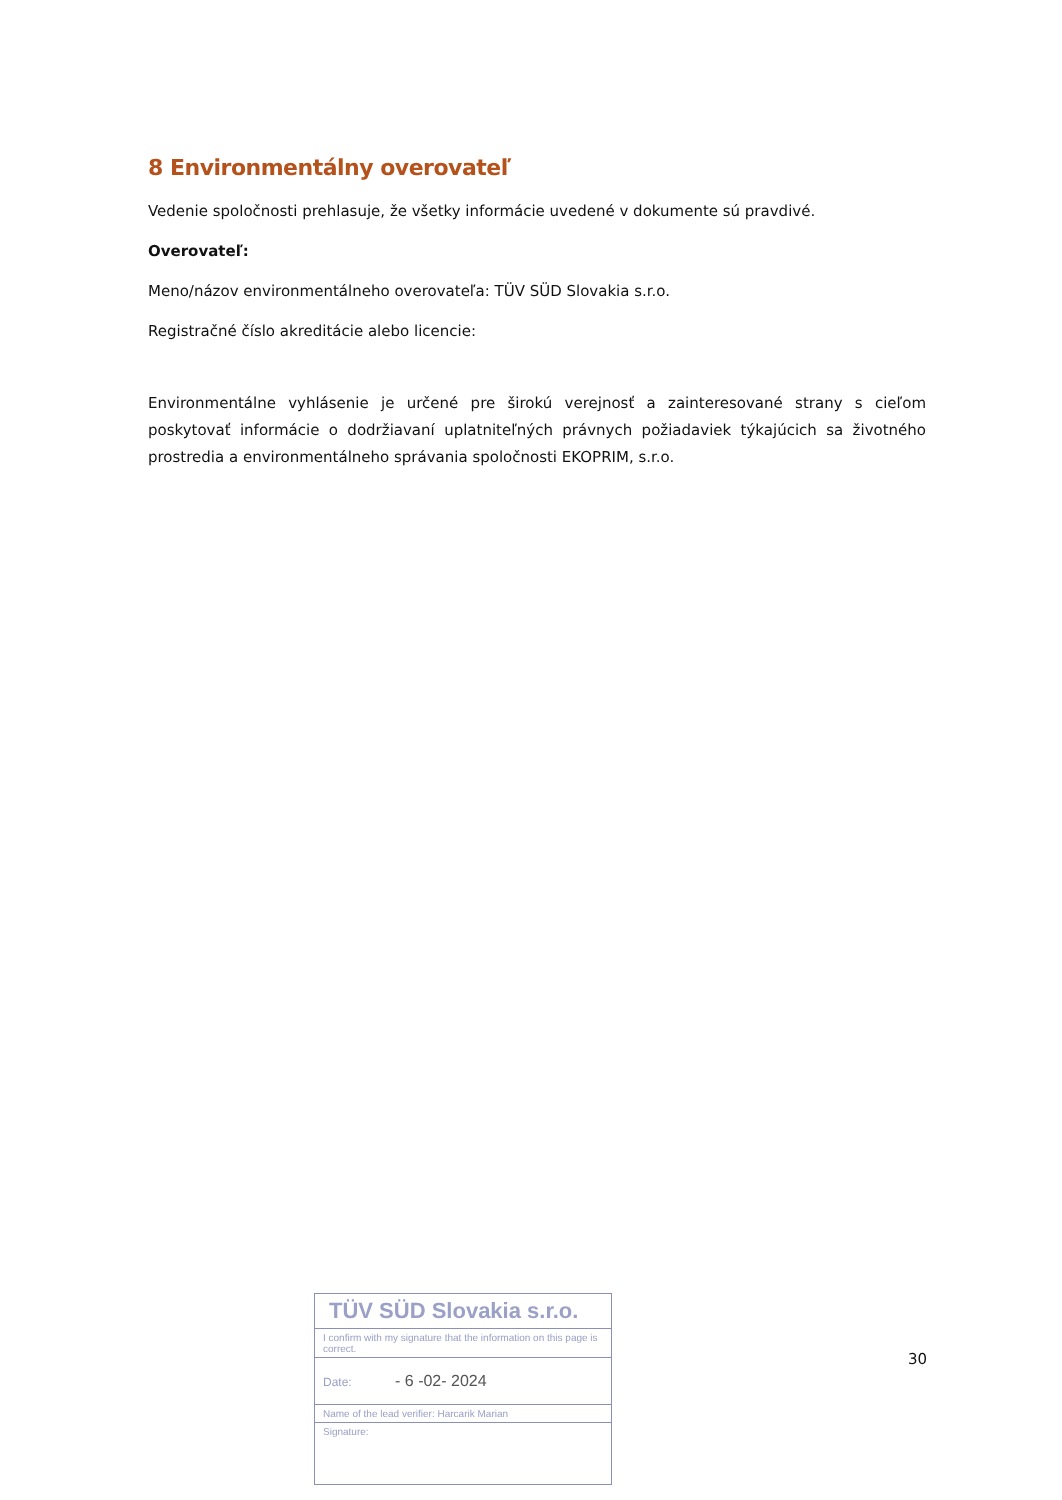8 Environmentálny overovateľ
Vedenie spoločnosti prehlasuje, že všetky informácie uvedené v dokumente sú pravdivé.
Overovateľ:
Meno/názov environmentálneho overovateľa: TÜV SÜD Slovakia s.r.o.
Registračné číslo akreditácie alebo licencie:
Environmentálne vyhlásenie je určené pre širokú verejnosť a zainteresované strany s cieľom poskytovať informácie o dodržiavaní uplatniteľných právnych požiadaviek týkajúcich sa životného prostredia a environmentálneho správania spoločnosti EKOPRIM, s.r.o.
TÜV SÜD Slovakia s.r.o.
I confirm with my signature that the information on this page is correct.
Date: - 6 -02- 2024
Name of the lead verifier: Harcarik Marian
Signature:
30